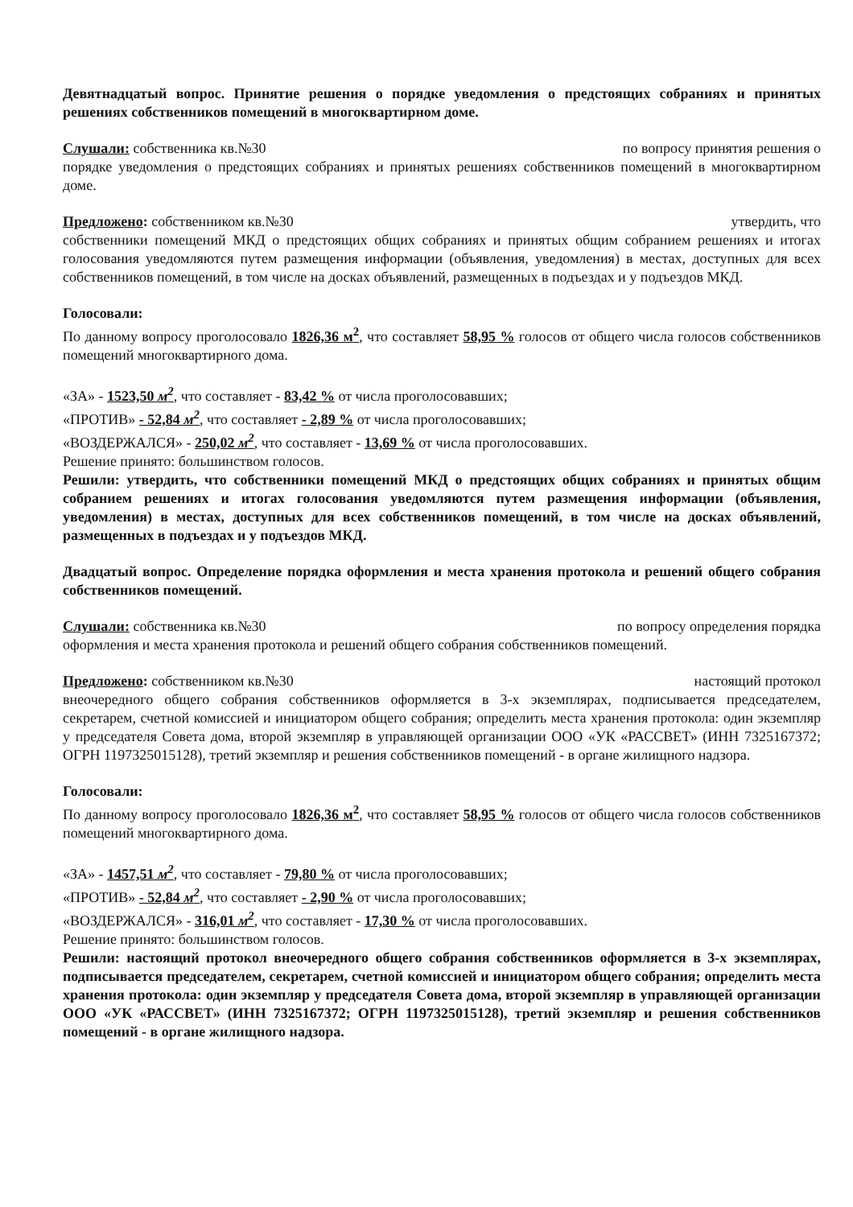Девятнадцатый вопрос. Принятие решения о порядке уведомления о предстоящих собраниях и принятых решениях собственников помещений в многоквартирном доме.
Слушали: собственника кв.№30 по вопросу принятия решения о
порядке уведомления о предстоящих собраниях и принятых решениях собственников помещений в многоквартирном доме.
Предложено: собственником кв.№30 утвердить, что
собственники помещений МКД о предстоящих общих собраниях и принятых общим собранием решениях и итогах голосования уведомляются путем размещения информации (объявления, уведомления) в местах, доступных для всех собственников помещений, в том числе на досках объявлений, размещенных в подъездах и у подъездов МКД.
Голосовали:
По данному вопросу проголосовало 1826,36 м<sup>2</sup>, что составляет 58,95 % голосов от общего числа голосов собственников помещений многоквартирного дома.
«ЗА» - 1523,50 м<sup>2</sup>, что составляет - 83,42 % от числа проголосовавших;
«ПРОТИВ» - 52,84 м<sup>2</sup>, что составляет - 2,89 % от числа проголосовавших;
«ВОЗДЕРЖАЛСЯ» - 250,02 м<sup>2</sup>, что составляет - 13,69 % от числа проголосовавших.
Решение принято: большинством голосов.
Решили: утвердить, что собственники помещений МКД о предстоящих общих собраниях и принятых общим собранием решениях и итогах голосования уведомляются путем размещения информации (объявления, уведомления) в местах, доступных для всех собственников помещений, в том числе на досках объявлений, размещенных в подъездах и у подъездов МКД.
Двадцатый вопрос. Определение порядка оформления и места хранения протокола и решений общего собрания собственников помещений.
Слушали: собственника кв.№30 по вопросу определения порядка
оформления и места хранения протокола и решений общего собрания собственников помещений.
Предложено: собственником кв.№30 настоящий протокол
внеочередного общего собрания собственников оформляется в 3-х экземплярах, подписывается председателем, секретарем, счетной комиссией и инициатором общего собрания; определить места хранения протокола: один экземпляр у председателя Совета дома, второй экземпляр в управляющей организации ООО «УК «РАССВЕТ» (ИНН 7325167372; ОГРН 1197325015128), третий экземпляр и решения собственников помещений - в органе жилищного надзора.
Голосовали:
По данному вопросу проголосовало 1826,36 м<sup>2</sup>, что составляет 58,95 % голосов от общего числа голосов собственников помещений многоквартирного дома.
«ЗА» - 1457,51 м<sup>2</sup>, что составляет - 79,80 % от числа проголосовавших;
«ПРОТИВ» - 52,84 м<sup>2</sup>, что составляет - 2,90 % от числа проголосовавших;
«ВОЗДЕРЖАЛСЯ» - 316,01 м<sup>2</sup>, что составляет - 17,30 % от числа проголосовавших.
Решение принято: большинством голосов.
Решили: настоящий протокол внеочередного общего собрания собственников оформляется в 3-х экземплярах, подписывается председателем, секретарем, счетной комиссией и инициатором общего собрания; определить места хранения протокола: один экземпляр у председателя Совета дома, второй экземпляр в управляющей организации ООО «УК «РАССВЕТ» (ИНН 7325167372; ОГРН 1197325015128), третий экземпляр и решения собственников помещений - в органе жилищного надзора.